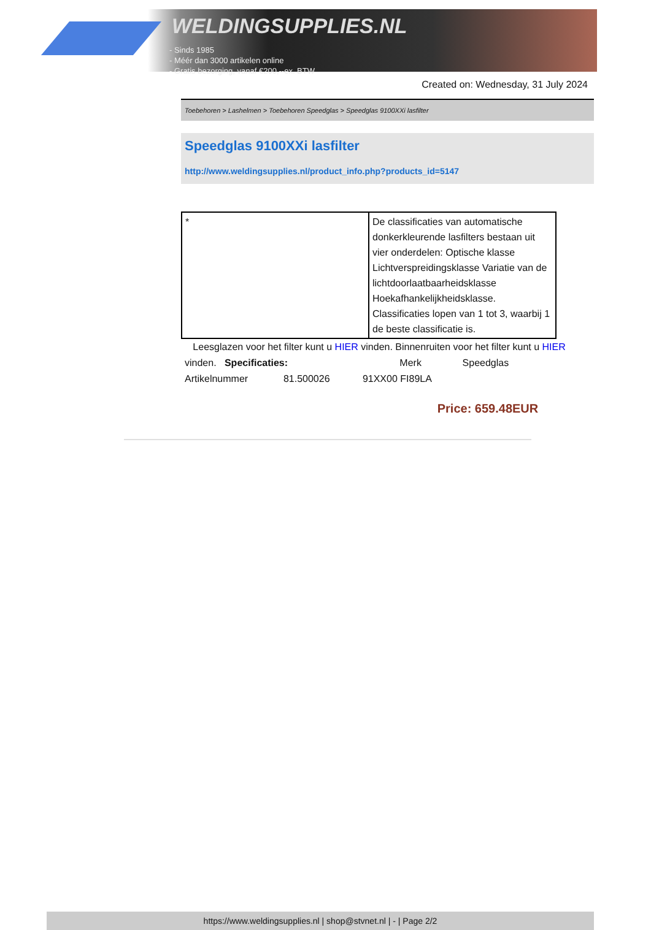WELDINGSUPPLIES.NL
- Sinds 1985
- Méér dan 3000 artikelen online
- Gratis bezorging, vanaf €200,--ex. BTW
Created on: Wednesday, 31 July 2024
Toebehoren > Lashelmen > Toebehoren Speedglas > Speedglas 9100XXi lasfilter
Speedglas 9100XXi lasfilter
http://www.weldingsupplies.nl/product_info.php?products_id=5147
| * | De classificaties van automatische donkerkleurende lasfilters bestaan uit vier onderdelen: Optische klasse Lichtverspreidingsklasse Variatie van de lichtdoorlaatbaarheidsklasse Hoekafhankelijkheidsklasse. Classificaties lopen van 1 tot 3, waarbij 1 de beste classificatie is. |
Leesglazen voor het filter kunt u HIER vinden. Binnenruiten voor het filter kunt u HIER vinden. Specificaties: Merk Speedglas
Artikelnummer 81.500026 91XX00 FI89LA
Price: 659.48EUR
https://www.weldingsupplies.nl | shop@stvnet.nl | - | Page 2/2